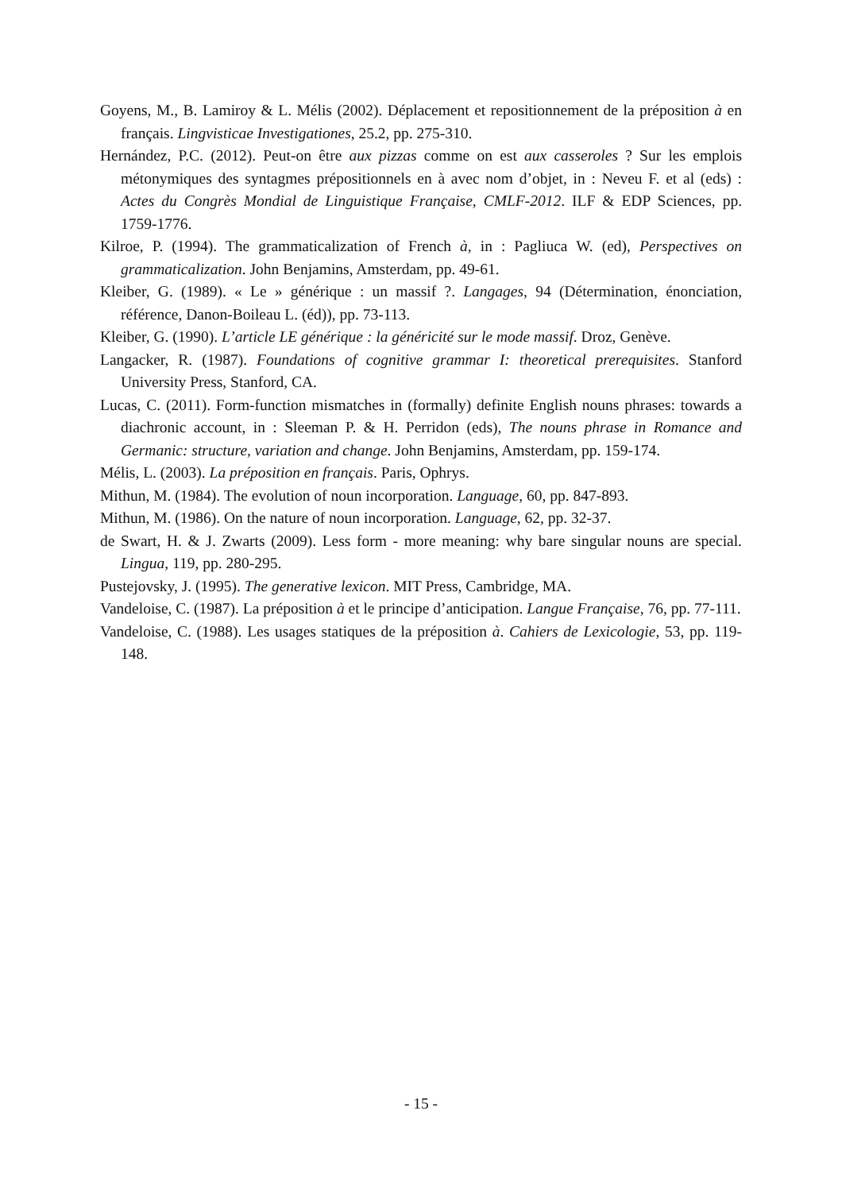Goyens, M., B. Lamiroy & L. Mélis (2002). Déplacement et repositionnement de la préposition à en français. Lingvisticae Investigationes, 25.2, pp. 275-310.
Hernández, P.C. (2012). Peut-on être aux pizzas comme on est aux casseroles ? Sur les emplois métonymiques des syntagmes prépositionnels en à avec nom d’objet, in : Neveu F. et al (eds) : Actes du Congrès Mondial de Linguistique Française, CMLF-2012. ILF & EDP Sciences, pp. 1759-1776.
Kilroe, P. (1994). The grammaticalization of French à, in : Pagliuca W. (ed), Perspectives on grammaticalization. John Benjamins, Amsterdam, pp. 49-61.
Kleiber, G. (1989). « Le » générique : un massif ?. Langages, 94 (Détermination, énonciation, référence, Danon-Boileau L. (éd)), pp. 73-113.
Kleiber, G. (1990). L’article LE générique : la généricité sur le mode massif. Droz, Genève.
Langacker, R. (1987). Foundations of cognitive grammar I: theoretical prerequisites. Stanford University Press, Stanford, CA.
Lucas, C. (2011). Form-function mismatches in (formally) definite English nouns phrases: towards a diachronic account, in : Sleeman P. & H. Perridon (eds), The nouns phrase in Romance and Germanic: structure, variation and change. John Benjamins, Amsterdam, pp. 159-174.
Mélis, L. (2003). La préposition en français. Paris, Ophrys.
Mithun, M. (1984). The evolution of noun incorporation. Language, 60, pp. 847-893.
Mithun, M. (1986). On the nature of noun incorporation. Language, 62, pp. 32-37.
de Swart, H. & J. Zwarts (2009). Less form - more meaning: why bare singular nouns are special. Lingua, 119, pp. 280-295.
Pustejovsky, J. (1995). The generative lexicon. MIT Press, Cambridge, MA.
Vandeloise, C. (1987). La préposition à et le principe d’anticipation. Langue Française, 76, pp. 77-111.
Vandeloise, C. (1988). Les usages statiques de la préposition à. Cahiers de Lexicologie, 53, pp. 119-148.
- 15 -